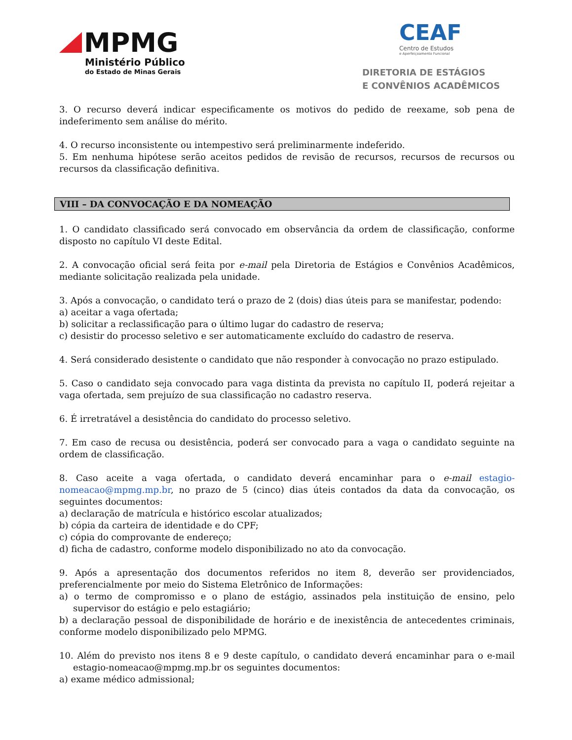MPMG
Ministério Público
do Estado de Minas Gerais
CEAF
Centro de Estudos
e Aperfeiçoamento Funcional
DIRETORIA DE ESTÁGIOS
E CONVÊNIOS ACADÊMICOS
3. O recurso deverá indicar especificamente os motivos do pedido de reexame, sob pena de indeferimento sem análise do mérito.
4. O recurso inconsistente ou intempestivo será preliminarmente indeferido.
5. Em nenhuma hipótese serão aceitos pedidos de revisão de recursos, recursos de recursos ou recursos da classificação definitiva.
VIII – DA CONVOCAÇÃO E DA NOMEAÇÃO
1. O candidato classificado será convocado em observância da ordem de classificação, conforme disposto no capítulo VI deste Edital.
2. A convocação oficial será feita por e-mail pela Diretoria de Estágios e Convênios Acadêmicos, mediante solicitação realizada pela unidade.
3. Após a convocação, o candidato terá o prazo de 2 (dois) dias úteis para se manifestar, podendo:
a) aceitar a vaga ofertada;
b) solicitar a reclassificação para o último lugar do cadastro de reserva;
c) desistir do processo seletivo e ser automaticamente excluído do cadastro de reserva.
4. Será considerado desistente o candidato que não responder à convocação no prazo estipulado.
5. Caso o candidato seja convocado para vaga distinta da prevista no capítulo II, poderá rejeitar a vaga ofertada, sem prejuízo de sua classificação no cadastro reserva.
6. É irretratável a desistência do candidato do processo seletivo.
7. Em caso de recusa ou desistência, poderá ser convocado para a vaga o candidato seguinte na ordem de classificação.
8. Caso aceite a vaga ofertada, o candidato deverá encaminhar para o e-mail estagio-nomeacao@mpmg.mp.br, no prazo de 5 (cinco) dias úteis contados da data da convocação, os seguintes documentos:
a) declaração de matrícula e histórico escolar atualizados;
b) cópia da carteira de identidade e do CPF;
c) cópia do comprovante de endereço;
d) ficha de cadastro, conforme modelo disponibilizado no ato da convocação.
9. Após a apresentação dos documentos referidos no item 8, deverão ser providenciados, preferencialmente por meio do Sistema Eletrônico de Informações:
a) o termo de compromisso e o plano de estágio, assinados pela instituição de ensino, pelo supervisor do estágio e pelo estagiário;
b) a declaração pessoal de disponibilidade de horário e de inexistência de antecedentes criminais, conforme modelo disponibilizado pelo MPMG.
10. Além do previsto nos itens 8 e 9 deste capítulo, o candidato deverá encaminhar para o e-mail estagio-nomeacao@mpmg.mp.br os seguintes documentos:
a) exame médico admissional;